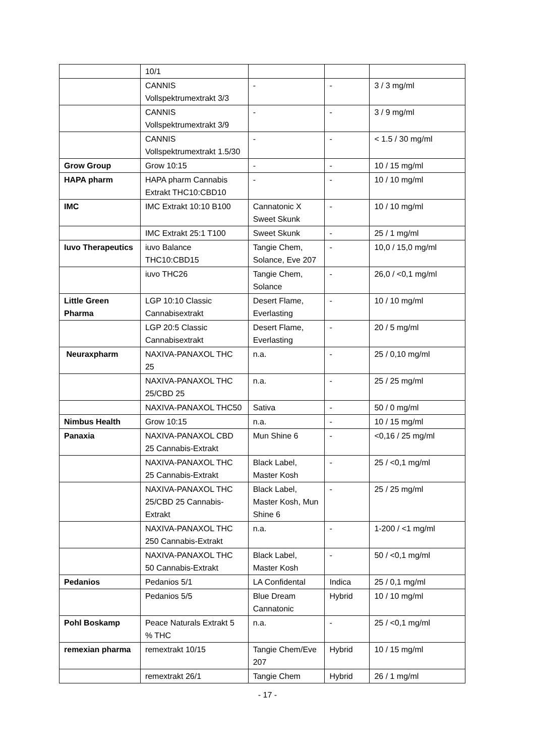| | 10/1 | | | |
| | CANNIS Vollspektrumextrakt 3/3 | - | - | 3 / 3 mg/ml |
| | CANNIS Vollspektrumextrakt 3/9 | - | - | 3 / 9 mg/ml |
| | CANNIS Vollspektrumextrakt 1.5/30 | - | - | < 1.5 / 30 mg/ml |
| Grow Group | Grow 10:15 | - | - | 10 / 15 mg/ml |
| HAPA pharm | HAPA pharm Cannabis Extrakt THC10:CBD10 | - | - | 10 / 10 mg/ml |
| IMC | IMC Extrakt 10:10 B100 | Cannatonic X Sweet Skunk | - | 10 / 10 mg/ml |
| | IMC Extrakt 25:1 T100 | Sweet Skunk | - | 25 / 1 mg/ml |
| Iuvo Therapeutics | iuvo Balance THC10:CBD15 | Tangie Chem, Solance, Eve 207 | - | 10,0 / 15,0 mg/ml |
| | iuvo THC26 | Tangie Chem, Solance | - | 26,0 / <0,1 mg/ml |
| Little Green Pharma | LGP 10:10 Classic Cannabisextrakt | Desert Flame, Everlasting | - | 10 / 10 mg/ml |
| | LGP 20:5 Classic Cannabisextrakt | Desert Flame, Everlasting | - | 20 / 5 mg/ml |
| Neuraxpharm | NAXIVA-PANAXOL THC 25 | n.a. | - | 25 / 0,10 mg/ml |
| | NAXIVA-PANAXOL THC 25/CBD 25 | n.a. | - | 25 / 25 mg/ml |
| | NAXIVA-PANAXOL THC50 | Sativa | - | 50 / 0 mg/ml |
| Nimbus Health | Grow 10:15 | n.a. | - | 10 / 15 mg/ml |
| Panaxia | NAXIVA-PANAXOL CBD 25 Cannabis-Extrakt | Mun Shine 6 | - | <0,16 / 25 mg/ml |
| | NAXIVA-PANAXOL THC 25 Cannabis-Extrakt | Black Label, Master Kosh | - | 25 / <0,1 mg/ml |
| | NAXIVA-PANAXOL THC 25/CBD 25 Cannabis-Extrakt | Black Label, Master Kosh, Mun Shine 6 | - | 25 / 25 mg/ml |
| | NAXIVA-PANAXOL THC 250 Cannabis-Extrakt | n.a. | - | 1-200 / <1 mg/ml |
| | NAXIVA-PANAXOL THC 50 Cannabis-Extrakt | Black Label, Master Kosh | - | 50 / <0,1 mg/ml |
| Pedanios | Pedanios 5/1 | LA Confidental | Indica | 25 / 0,1 mg/ml |
| | Pedanios 5/5 | Blue Dream Cannatonic | Hybrid | 10 / 10 mg/ml |
| Pohl Boskamp | Peace Naturals Extrakt 5 % THC | n.a. | - | 25 / <0,1 mg/ml |
| remexian pharma | remextrakt 10/15 | Tangie Chem/Eve 207 | Hybrid | 10 / 15 mg/ml |
| | remextrakt 26/1 | Tangie Chem | Hybrid | 26 / 1 mg/ml |
- 17 -